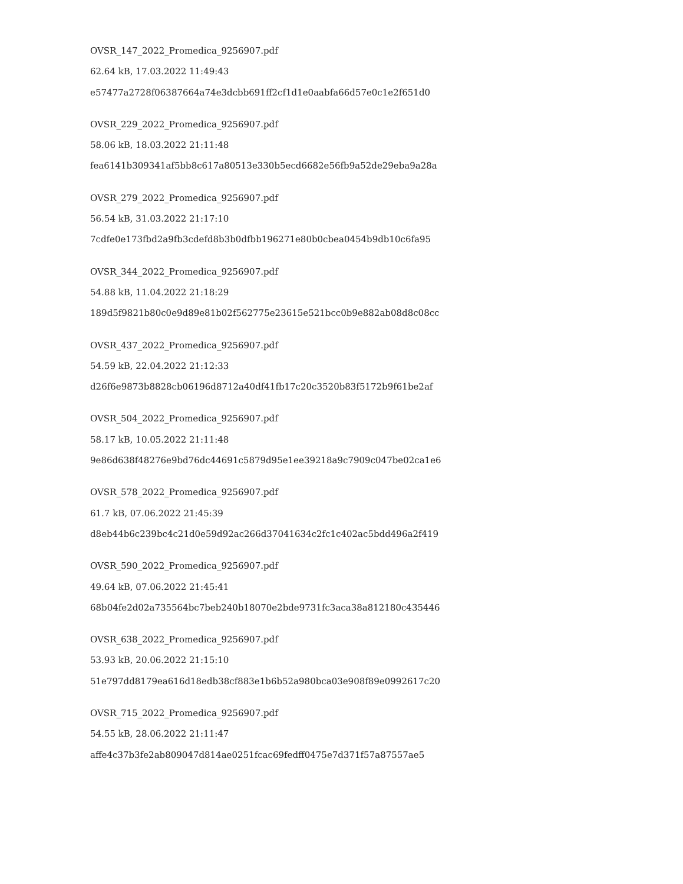OVSR_147_2022_Promedica_9256907.pdf
62.64 kB, 17.03.2022 11:49:43
e57477a2728f06387664a74e3dcbb691ff2cf1d1e0aabfa66d57e0c1e2f651d0
OVSR_229_2022_Promedica_9256907.pdf
58.06 kB, 18.03.2022 21:11:48
fea6141b309341af5bb8c617a80513e330b5ecd6682e56fb9a52de29eba9a28a
OVSR_279_2022_Promedica_9256907.pdf
56.54 kB, 31.03.2022 21:17:10
7cdfe0e173fbd2a9fb3cdefd8b3b0dfbb196271e80b0cbea0454b9db10c6fa95
OVSR_344_2022_Promedica_9256907.pdf
54.88 kB, 11.04.2022 21:18:29
189d5f9821b80c0e9d89e81b02f562775e23615e521bcc0b9e882ab08d8c08cc
OVSR_437_2022_Promedica_9256907.pdf
54.59 kB, 22.04.2022 21:12:33
d26f6e9873b8828cb06196d8712a40df41fb17c20c3520b83f5172b9f61be2af
OVSR_504_2022_Promedica_9256907.pdf
58.17 kB, 10.05.2022 21:11:48
9e86d638f48276e9bd76dc44691c5879d95e1ee39218a9c7909c047be02ca1e6
OVSR_578_2022_Promedica_9256907.pdf
61.7 kB, 07.06.2022 21:45:39
d8eb44b6c239bc4c21d0e59d92ac266d37041634c2fc1c402ac5bdd496a2f419
OVSR_590_2022_Promedica_9256907.pdf
49.64 kB, 07.06.2022 21:45:41
68b04fe2d02a735564bc7beb240b18070e2bde9731fc3aca38a812180c435446
OVSR_638_2022_Promedica_9256907.pdf
53.93 kB, 20.06.2022 21:15:10
51e797dd8179ea616d18edb38cf883e1b6b52a980bca03e908f89e0992617c20
OVSR_715_2022_Promedica_9256907.pdf
54.55 kB, 28.06.2022 21:11:47
affe4c37b3fe2ab809047d814ae0251fcac69fedff0475e7d371f57a87557ae5